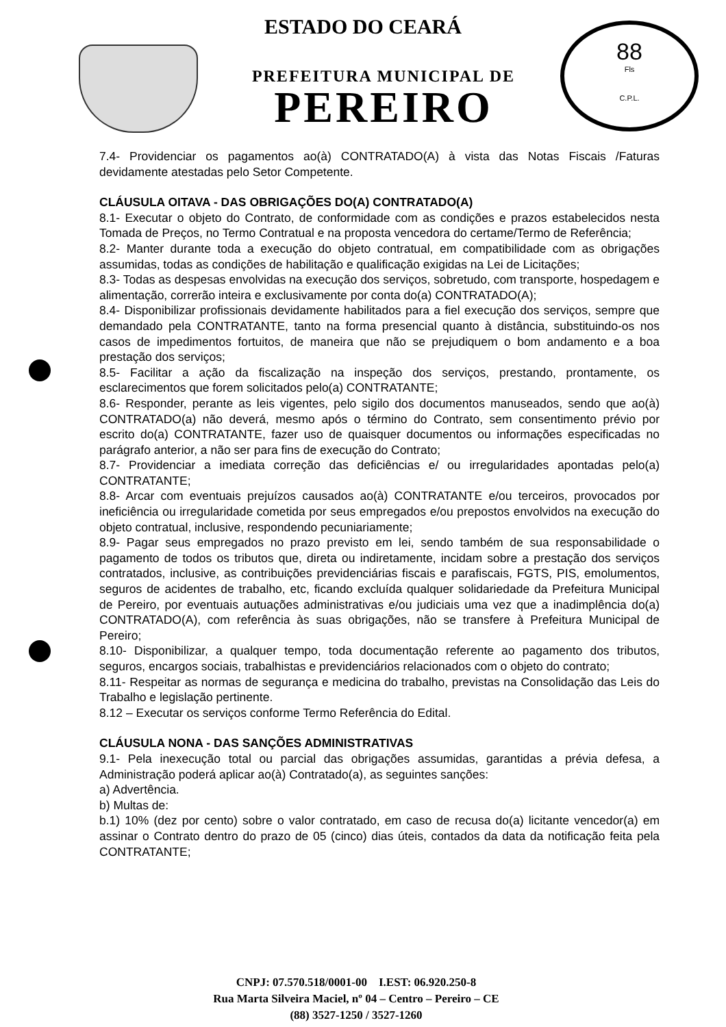88
Fls
C.P.L.
ESTADO DO CEARÁ
PREFEITURA MUNICIPAL DE
PEREIRO
7.4- Providenciar os pagamentos ao(à) CONTRATADO(A) à vista das Notas Fiscais /Faturas devidamente atestadas pelo Setor Competente.
CLÁUSULA OITAVA - DAS OBRIGAÇÕES DO(A) CONTRATADO(A)
8.1- Executar o objeto do Contrato, de conformidade com as condições e prazos estabelecidos nesta Tomada de Preços, no Termo Contratual e na proposta vencedora do certame/Termo de Referência;
8.2- Manter durante toda a execução do objeto contratual, em compatibilidade com as obrigações assumidas, todas as condições de habilitação e qualificação exigidas na Lei de Licitações;
8.3- Todas as despesas envolvidas na execução dos serviços, sobretudo, com transporte, hospedagem e alimentação, correrão inteira e exclusivamente por conta do(a) CONTRATADO(A);
8.4- Disponibilizar profissionais devidamente habilitados para a fiel execução dos serviços, sempre que demandado pela CONTRATANTE, tanto na forma presencial quanto à distância, substituindo-os nos casos de impedimentos fortuitos, de maneira que não se prejudiquem o bom andamento e a boa prestação dos serviços;
8.5- Facilitar a ação da fiscalização na inspeção dos serviços, prestando, prontamente, os esclarecimentos que forem solicitados pelo(a) CONTRATANTE;
8.6- Responder, perante as leis vigentes, pelo sigilo dos documentos manuseados, sendo que ao(à) CONTRATADO(a) não deverá, mesmo após o término do Contrato, sem consentimento prévio por escrito do(a) CONTRATANTE, fazer uso de quaisquer documentos ou informações especificadas no parágrafo anterior, a não ser para fins de execução do Contrato;
8.7- Providenciar a imediata correção das deficiências e/ ou irregularidades apontadas pelo(a) CONTRATANTE;
8.8- Arcar com eventuais prejuízos causados ao(à) CONTRATANTE e/ou terceiros, provocados por ineficiência ou irregularidade cometida por seus empregados e/ou prepostos envolvidos na execução do objeto contratual, inclusive, respondendo pecuniariamente;
8.9- Pagar seus empregados no prazo previsto em lei, sendo também de sua responsabilidade o pagamento de todos os tributos que, direta ou indiretamente, incidam sobre a prestação dos serviços contratados, inclusive, as contribuições previdenciárias fiscais e parafiscais, FGTS, PIS, emolumentos, seguros de acidentes de trabalho, etc, ficando excluída qualquer solidariedade da Prefeitura Municipal de Pereiro, por eventuais autuações administrativas e/ou judiciais uma vez que a inadimplência do(a) CONTRATADO(A), com referência às suas obrigações, não se transfere à Prefeitura Municipal de Pereiro;
8.10- Disponibilizar, a qualquer tempo, toda documentação referente ao pagamento dos tributos, seguros, encargos sociais, trabalhistas e previdenciários relacionados com o objeto do contrato;
8.11- Respeitar as normas de segurança e medicina do trabalho, previstas na Consolidação das Leis do Trabalho e legislação pertinente.
8.12 – Executar os serviços conforme Termo Referência do Edital.
CLÁUSULA NONA - DAS SANÇÕES ADMINISTRATIVAS
9.1- Pela inexecução total ou parcial das obrigações assumidas, garantidas a prévia defesa, a Administração poderá aplicar ao(à) Contratado(a), as seguintes sanções:
a) Advertência.
b) Multas de:
b.1) 10% (dez por cento) sobre o valor contratado, em caso de recusa do(a) licitante vencedor(a) em assinar o Contrato dentro do prazo de 05 (cinco) dias úteis, contados da data da notificação feita pela CONTRATANTE;
CNPJ: 07.570.518/0001-00 I.EST: 06.920.250-8
Rua Marta Silveira Maciel, nº 04 – Centro – Pereiro – CE
(88) 3527-1250 / 3527-1260